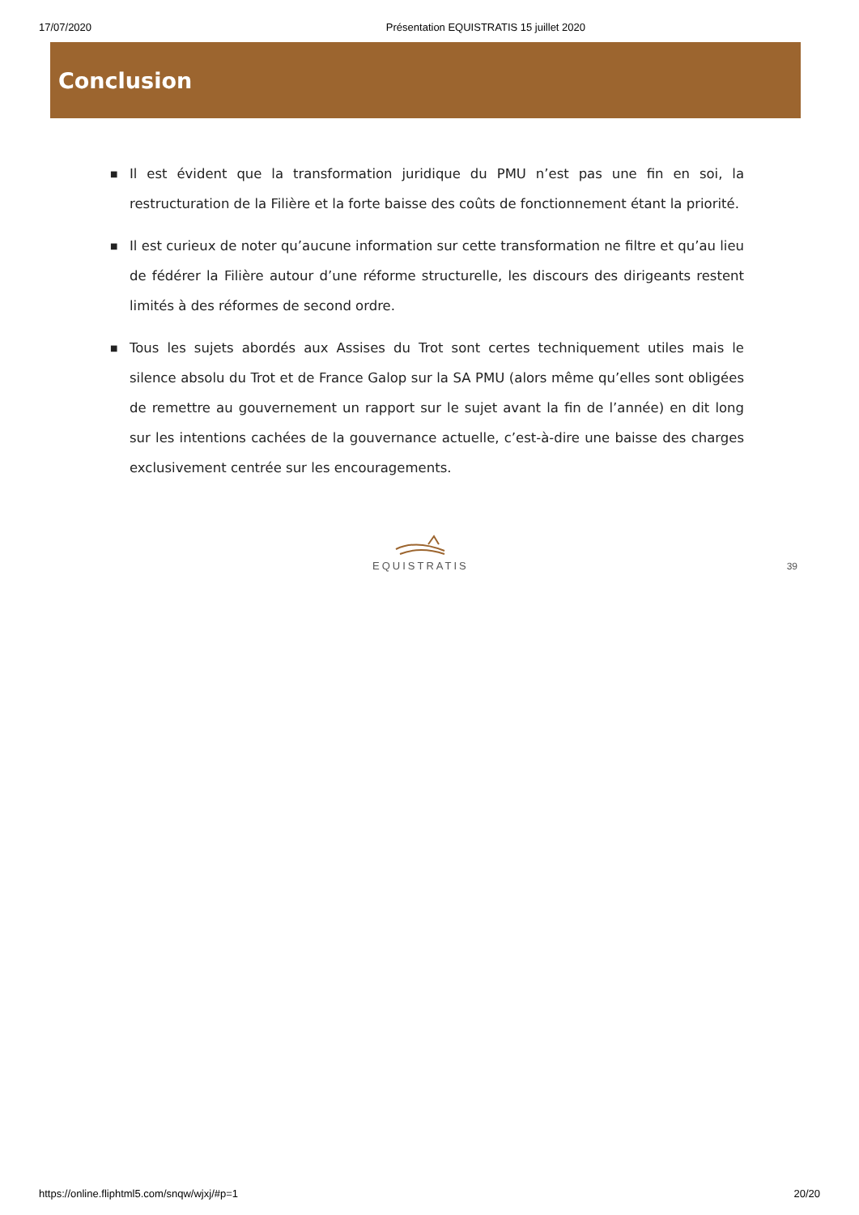17/07/2020 Présentation EQUISTRATIS 15 juillet 2020
Conclusion
■ Il est évident que la transformation juridique du PMU n’est pas une fin en soi, la restructuration de la Filière et la forte baisse des coûts de fonctionnement étant la priorité.
■ Il est curieux de noter qu’aucune information sur cette transformation ne filtre et qu’au lieu de fédérer la Filière autour d’une réforme structurelle, les discours des dirigeants restent limités à des réformes de second ordre.
■ Tous les sujets abordés aux Assises du Trot sont certes techniquement utiles mais le silence absolu du Trot et de France Galop sur la SA PMU (alors même qu’elles sont obligées de remettre au gouvernement un rapport sur le sujet avant la fin de l’année) en dit long sur les intentions cachées de la gouvernance actuelle, c’est-à-dire une baisse des charges exclusivement centrée sur les encouragements.
EQUISTRATIS
39
https://online.fliphtml5.com/snqw/wjxj/#p=1 20/20